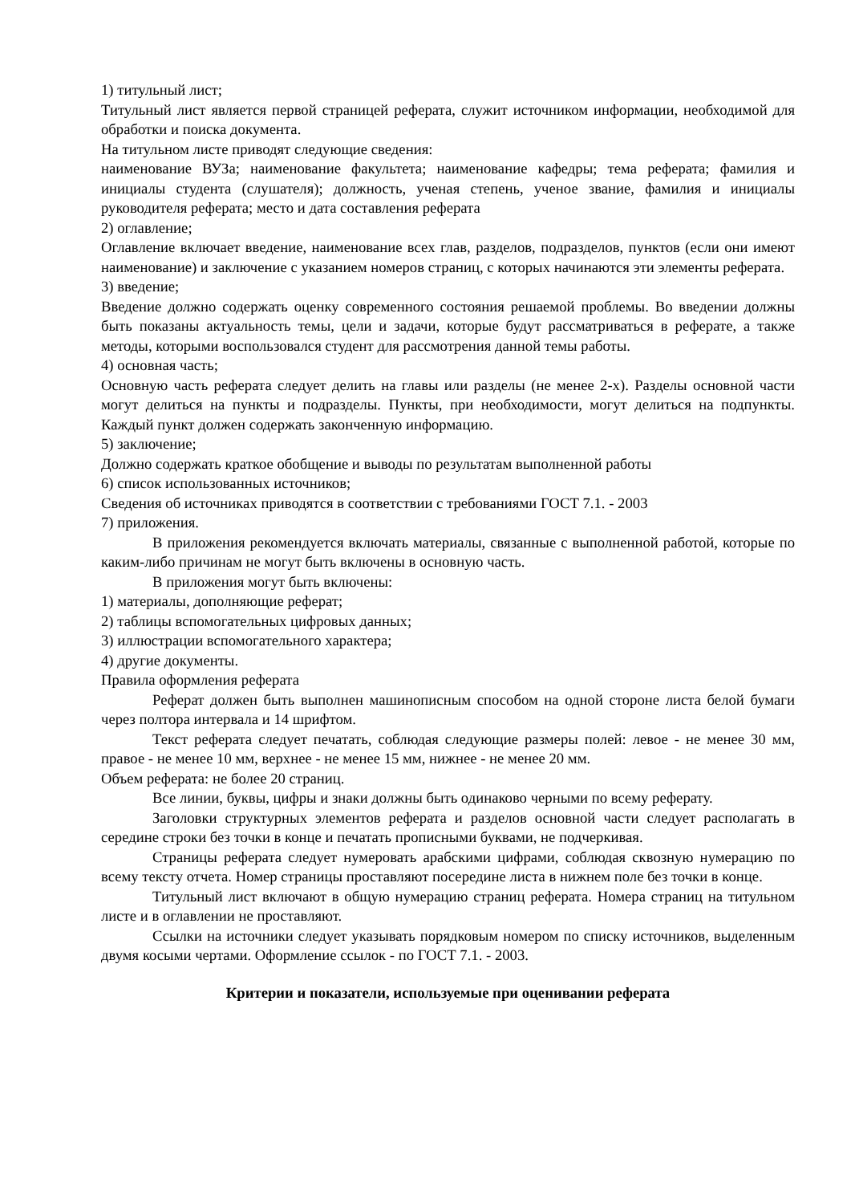1) титульный лист;
Титульный лист является первой страницей реферата, служит источником информации, необходимой для обработки и поиска документа.
На титульном листе приводят следующие сведения:
наименование ВУЗа; наименование факультета; наименование кафедры; тема реферата; фамилия и инициалы студента (слушателя); должность, ученая степень, ученое звание, фамилия и инициалы руководителя реферата; место и дата составления реферата
2) оглавление;
Оглавление включает введение, наименование всех глав, разделов, подразделов, пунктов (если они имеют наименование) и заключение с указанием номеров страниц, с которых начинаются эти элементы реферата.
3) введение;
Введение должно содержать оценку современного состояния решаемой проблемы. Во введении должны быть показаны актуальность темы, цели и задачи, которые будут рассматриваться в реферате, а также методы, которыми воспользовался студент для рассмотрения данной темы работы.
4) основная часть;
Основную часть реферата следует делить на главы или разделы (не менее 2-х). Разделы основной части могут делиться на пункты и подразделы. Пункты, при необходимости, могут делиться на подпункты. Каждый пункт должен содержать законченную информацию.
5) заключение;
Должно содержать краткое обобщение и выводы по результатам выполненной работы
6) список использованных источников;
Сведения об источниках приводятся в соответствии с требованиями ГОСТ 7.1. - 2003
7) приложения.
В приложения рекомендуется включать материалы, связанные с выполненной работой, которые по каким-либо причинам не могут быть включены в основную часть.
В приложения могут быть включены:
1) материалы, дополняющие реферат;
2) таблицы вспомогательных цифровых данных;
3) иллюстрации вспомогательного характера;
4) другие документы.
Правила оформления реферата
Реферат должен быть выполнен машинописным способом на одной стороне листа белой бумаги через полтора интервала и 14 шрифтом.
Текст реферата следует печатать, соблюдая следующие размеры полей: левое - не менее 30 мм, правое - не менее 10 мм, верхнее - не менее 15 мм, нижнее - не менее 20 мм.
Объем реферата: не более 20 страниц.
Все линии, буквы, цифры и знаки должны быть одинаково черными по всему реферату.
Заголовки структурных элементов реферата и разделов основной части следует располагать в середине строки без точки в конце и печатать прописными буквами, не подчеркивая.
Страницы реферата следует нумеровать арабскими цифрами, соблюдая сквозную нумерацию по всему тексту отчета. Номер страницы проставляют посередине листа в нижнем поле без точки в конце.
Титульный лист включают в общую нумерацию страниц реферата. Номера страниц на титульном листе и в оглавлении не проставляют.
Ссылки на источники следует указывать порядковым номером по списку источников, выделенным двумя косыми чертами. Оформление ссылок - по ГОСТ 7.1. - 2003.
Критерии и показатели, используемые при оценивании реферата